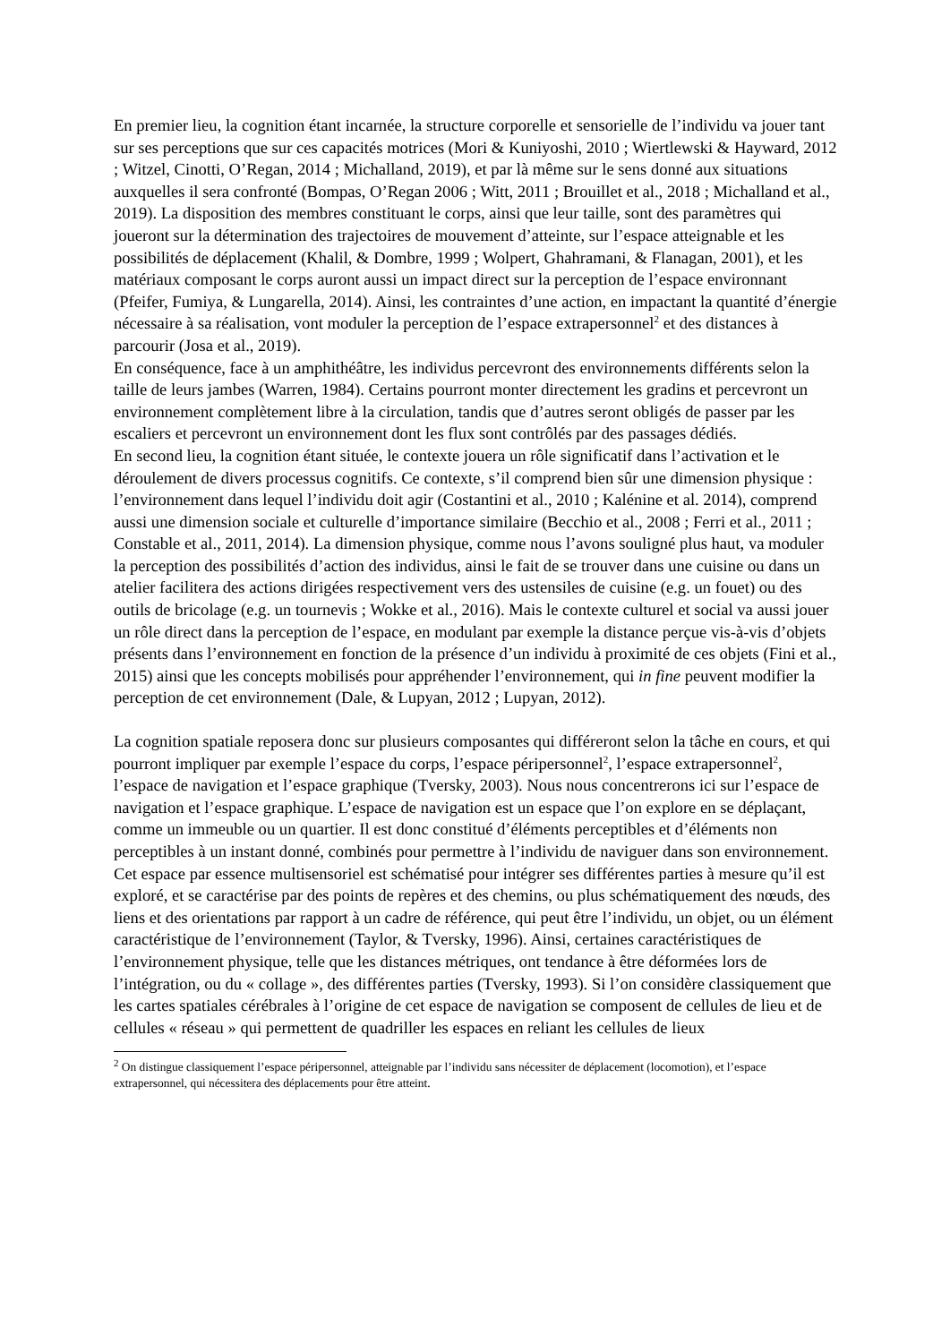En premier lieu, la cognition étant incarnée, la structure corporelle et sensorielle de l’individu va jouer tant sur ses perceptions que sur ces capacités motrices (Mori & Kuniyoshi, 2010 ; Wiertlewski & Hayward, 2012 ; Witzel, Cinotti, O’Regan, 2014 ; Michalland, 2019), et par là même sur le sens donné aux situations auxquelles il sera confronté (Bompas, O’Regan 2006 ; Witt, 2011 ; Brouillet et al., 2018 ; Michalland et al., 2019). La disposition des membres constituant le corps, ainsi que leur taille, sont des paramètres qui joueront sur la détermination des trajectoires de mouvement d’atteinte, sur l’espace atteignable et les possibilités de déplacement (Khalil, & Dombre, 1999 ; Wolpert, Ghahramani, & Flanagan, 2001), et les matériaux composant le corps auront aussi un impact direct sur la perception de l’espace environnant (Pfeifer, Fumiya, & Lungarella, 2014). Ainsi, les contraintes d’une action, en impactant la quantité d’énergie nécessaire à sa réalisation, vont moduler la perception de l’espace extrapersonnel<sup>2</sup> et des distances à parcourir (Josa et al., 2019).
En conséquence, face à un amphithéâtre, les individus percevront des environnements différents selon la taille de leurs jambes (Warren, 1984). Certains pourront monter directement les gradins et percevront un environnement complètement libre à la circulation, tandis que d’autres seront obligés de passer par les escaliers et percevront un environnement dont les flux sont contrôlés par des passages dédiés.
En second lieu, la cognition étant située, le contexte jouera un rôle significatif dans l’activation et le déroulement de divers processus cognitifs. Ce contexte, s’il comprend bien sûr une dimension physique : l’environnement dans lequel l’individu doit agir (Costantini et al., 2010 ; Kalénine et al. 2014), comprend aussi une dimension sociale et culturelle d’importance similaire (Becchio et al., 2008 ; Ferri et al., 2011 ; Constable et al., 2011, 2014). La dimension physique, comme nous l’avons souligné plus haut, va moduler la perception des possibilités d’action des individus, ainsi le fait de se trouver dans une cuisine ou dans un atelier facilitera des actions dirigées respectivement vers des ustensiles de cuisine (e.g. un fouet) ou des outils de bricolage (e.g. un tournevis ; Wokke et al., 2016). Mais le contexte culturel et social va aussi jouer un rôle direct dans la perception de l’espace, en modulant par exemple la distance perçue vis-à-vis d’objets présents dans l’environnement en fonction de la présence d’un individu à proximité de ces objets (Fini et al., 2015) ainsi que les concepts mobilisés pour appréhender l’environnement, qui in fine peuvent modifier la perception de cet environnement (Dale, & Lupyan, 2012 ; Lupyan, 2012).
La cognition spatiale reposera donc sur plusieurs composantes qui différeront selon la tâche en cours, et qui pourront impliquer par exemple l’espace du corps, l’espace péripersonnel<sup>2</sup>, l’espace extrapersonnel<sup>2</sup>, l’espace de navigation et l’espace graphique (Tversky, 2003). Nous nous concentrerons ici sur l’espace de navigation et l’espace graphique. L’espace de navigation est un espace que l’on explore en se déplaçant, comme un immeuble ou un quartier. Il est donc constitué d’éléments perceptibles et d’éléments non perceptibles à un instant donné, combinés pour permettre à l’individu de naviguer dans son environnement. Cet espace par essence multisensoriel est schématisé pour intégrer ses différentes parties à mesure qu’il est exploré, et se caractérise par des points de repères et des chemins, ou plus schématiquement des nœuds, des liens et des orientations par rapport à un cadre de référence, qui peut être l’individu, un objet, ou un élément caractéristique de l’environnement (Taylor, & Tversky, 1996). Ainsi, certaines caractéristiques de l’environnement physique, telle que les distances métriques, ont tendance à être déformées lors de l’intégration, ou du « collage », des différentes parties (Tversky, 1993). Si l’on considère classiquement que les cartes spatiales cérébrales à l’origine de cet espace de navigation se composent de cellules de lieu et de cellules « réseau » qui permettent de quadriller les espaces en reliant les cellules de lieux
<sup>2</sup> On distingue classiquement l’espace péripersonnel, atteignable par l’individu sans nécessiter de déplacement (locomotion), et l’espace extrapersonnel, qui nécessitera des déplacements pour être atteint.